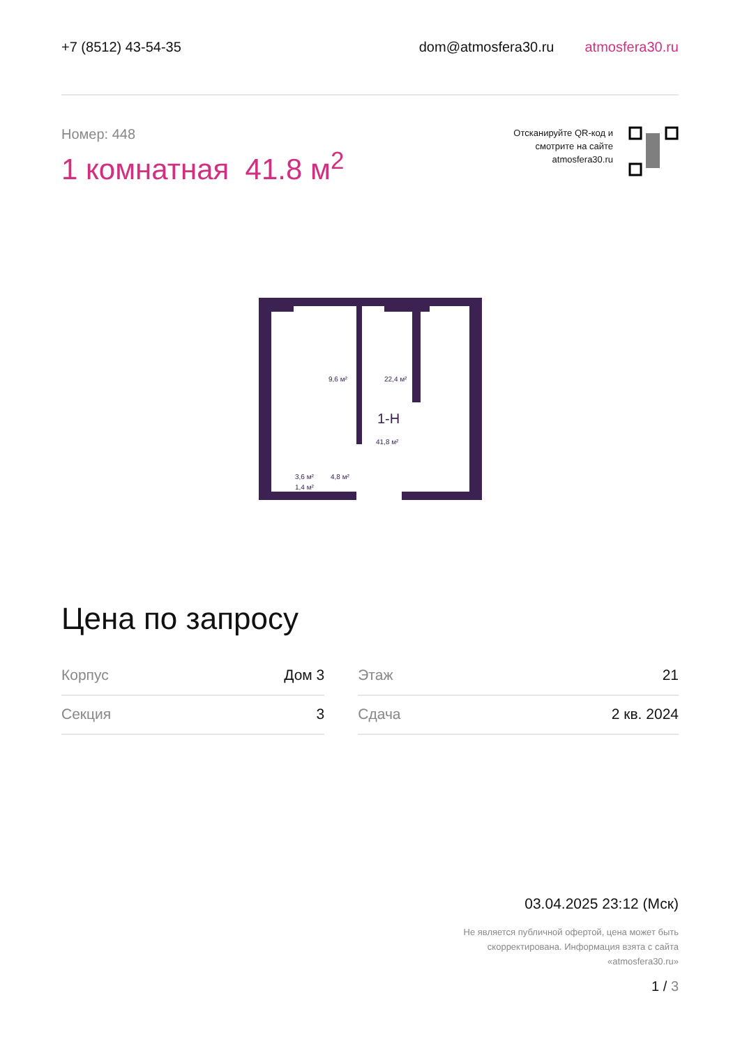+7 (8512) 43-54-35 dom@atmosfera30.ru atmosfera30.ru
Номер: 448
1 комнатная 41.8 м<sup>2</sup>
Отсканируйте QR-код и
смотрите на сайте
atmosfera30.ru
9,6 м²
22,4 м²
1-Н
41,8 м²
3,6 м²
4,8 м²
1,4 м²
Цена по запросу
| Корпус | Дом 3 | | Этаж | 21 |
| Секция | 3 | | Сдача | 2 кв. 2024 |
03.04.2025 23:12 (Мск)
Не является публичной офертой, цена может быть
скорректирована. Информация взята с сайта
«atmosfera30.ru»
1 / 3